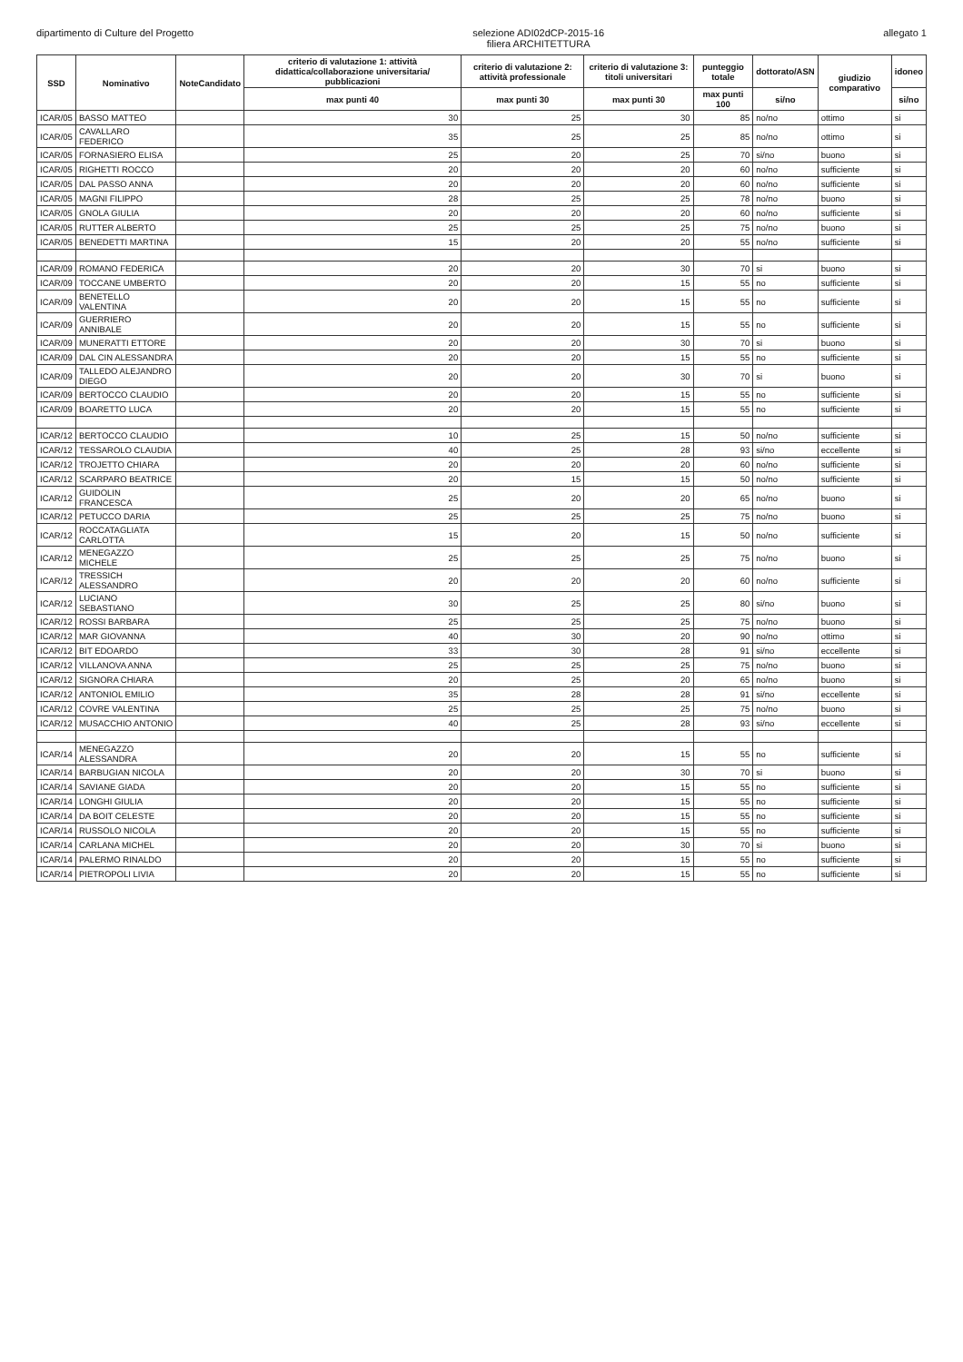dipartimento di Culture del Progetto
selezione ADI02dCP-2015-16
filiera ARCHITETTURA
allegato 1
| SSD | Nominativo | NoteCandidato | criterio di valutazione 1: attività didattica/collaborazione universitaria/ pubblicazioni | criterio di valutazione 2: attività professionale | criterio di valutazione 3: titoli universitari | punteggio totale | dottorato/ASN | giudizio comparativo | idoneo |
| --- | --- | --- | --- | --- | --- | --- | --- | --- | --- |
| | | | max punti 40 | max punti 30 | max punti 30 | max punti 100 | si/no | | si/no |
| ICAR/05 | BASSO MATTEO | | 30 | 25 | 30 | 85 | no/no | ottimo | si |
| ICAR/05 | CAVALLARO FEDERICO | | 35 | 25 | 25 | 85 | no/no | ottimo | si |
| ICAR/05 | FORNASIERO ELISA | | 25 | 20 | 25 | 70 | si/no | buono | si |
| ICAR/05 | RIGHETTI ROCCO | | 20 | 20 | 20 | 60 | no/no | sufficiente | si |
| ICAR/05 | DAL PASSO ANNA | | 20 | 20 | 20 | 60 | no/no | sufficiente | si |
| ICAR/05 | MAGNI FILIPPO | | 28 | 25 | 25 | 78 | no/no | buono | si |
| ICAR/05 | GNOLA GIULIA | | 20 | 20 | 20 | 60 | no/no | sufficiente | si |
| ICAR/05 | RUTTER ALBERTO | | 25 | 25 | 25 | 75 | no/no | buono | si |
| ICAR/05 | BENEDETTI MARTINA | | 15 | 20 | 20 | 55 | no/no | sufficiente | si |
| ICAR/09 | ROMANO FEDERICA | | 20 | 20 | 30 | 70 | si | buono | si |
| ICAR/09 | TOCCANE UMBERTO | | 20 | 20 | 15 | 55 | no | sufficiente | si |
| ICAR/09 | BENETELLO VALENTINA | | 20 | 20 | 15 | 55 | no | sufficiente | si |
| ICAR/09 | GUERRIERO ANNIBALE | | 20 | 20 | 15 | 55 | no | sufficiente | si |
| ICAR/09 | MUNERATTI ETTORE | | 20 | 20 | 30 | 70 | si | buono | si |
| ICAR/09 | DAL CIN ALESSANDRA | | 20 | 20 | 15 | 55 | no | sufficiente | si |
| ICAR/09 | TALLEDO ALEJANDRO DIEGO | | 20 | 20 | 30 | 70 | si | buono | si |
| ICAR/09 | BERTOCCO CLAUDIO | | 20 | 20 | 15 | 55 | no | sufficiente | si |
| ICAR/09 | BOARETTO LUCA | | 20 | 20 | 15 | 55 | no | sufficiente | si |
| ICAR/12 | BERTOCCO CLAUDIO | | 10 | 25 | 15 | 50 | no/no | sufficiente | si |
| ICAR/12 | TESSAROLO CLAUDIA | | 40 | 25 | 28 | 93 | si/no | eccellente | si |
| ICAR/12 | TROJETTO CHIARA | | 20 | 20 | 20 | 60 | no/no | sufficiente | si |
| ICAR/12 | SCARPARO BEATRICE | | 20 | 15 | 15 | 50 | no/no | sufficiente | si |
| ICAR/12 | GUIDOLIN FRANCESCA | | 25 | 20 | 20 | 65 | no/no | buono | si |
| ICAR/12 | PETUCCO DARIA | | 25 | 25 | 25 | 75 | no/no | buono | si |
| ICAR/12 | ROCCATAGLIATA CARLOTTA | | 15 | 20 | 15 | 50 | no/no | sufficiente | si |
| ICAR/12 | MENEGAZZO MICHELE | | 25 | 25 | 25 | 75 | no/no | buono | si |
| ICAR/12 | TRESSICH ALESSANDRO | | 20 | 20 | 20 | 60 | no/no | sufficiente | si |
| ICAR/12 | LUCIANO SEBASTIANO | | 30 | 25 | 25 | 80 | si/no | buono | si |
| ICAR/12 | ROSSI BARBARA | | 25 | 25 | 25 | 75 | no/no | buono | si |
| ICAR/12 | MAR GIOVANNA | | 40 | 30 | 20 | 90 | no/no | ottimo | si |
| ICAR/12 | BIT EDOARDO | | 33 | 30 | 28 | 91 | si/no | eccellente | si |
| ICAR/12 | VILLANOVA ANNA | | 25 | 25 | 25 | 75 | no/no | buono | si |
| ICAR/12 | SIGNORA CHIARA | | 20 | 25 | 20 | 65 | no/no | buono | si |
| ICAR/12 | ANTONIOL EMILIO | | 35 | 28 | 28 | 91 | si/no | eccellente | si |
| ICAR/12 | COVRE VALENTINA | | 25 | 25 | 25 | 75 | no/no | buono | si |
| ICAR/12 | MUSACCHIO ANTONIO | | 40 | 25 | 28 | 93 | si/no | eccellente | si |
| ICAR/14 | MENEGAZZO ALESSANDRA | | 20 | 20 | 15 | 55 | no | sufficiente | si |
| ICAR/14 | BARBUGIAN NICOLA | | 20 | 20 | 30 | 70 | si | buono | si |
| ICAR/14 | SAVIANE GIADA | | 20 | 20 | 15 | 55 | no | sufficiente | si |
| ICAR/14 | LONGHI GIULIA | | 20 | 20 | 15 | 55 | no | sufficiente | si |
| ICAR/14 | DA BOIT CELESTE | | 20 | 20 | 15 | 55 | no | sufficiente | si |
| ICAR/14 | RUSSOLO NICOLA | | 20 | 20 | 15 | 55 | no | sufficiente | si |
| ICAR/14 | CARLANA MICHEL | | 20 | 20 | 30 | 70 | si | buono | si |
| ICAR/14 | PALERMO RINALDO | | 20 | 20 | 15 | 55 | no | sufficiente | si |
| ICAR/14 | PIETROPOLI LIVIA | | 20 | 20 | 15 | 55 | no | sufficiente | si |